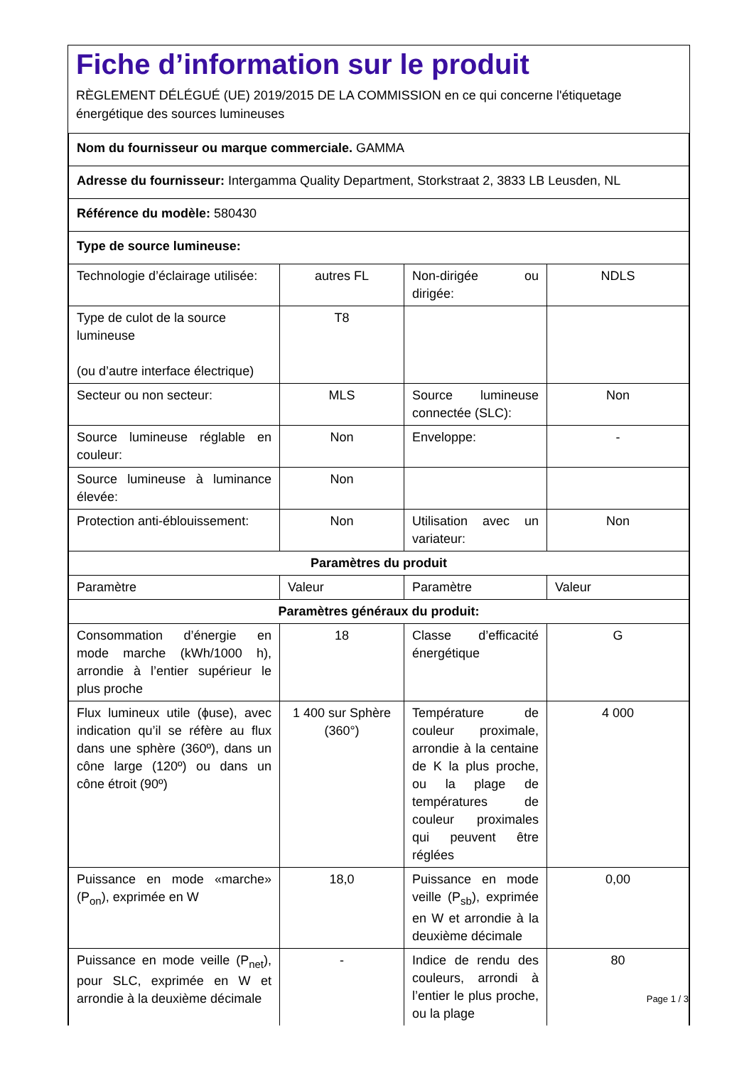Fiche d’information sur le produit
RÈGLEMENT DÉLÉGUÉ (UE) 2019/2015 DE LA COMMISSION en ce qui concerne l'étiquetage énergétique des sources lumineuses
| Nom du fournisseur ou marque commerciale. GAMMA | | | |
| Adresse du fournisseur: Intergamma Quality Department, Storkstraat 2, 3833 LB Leusden, NL | | | |
| Référence du modèle: 580430 | | | |
| Type de source lumineuse: | | | |
| Technologie d’éclairage utilisée: | autres FL | Non-dirigée ou dirigée: | NDLS |
| Type de culot de la source lumineuse (ou d’autre interface électrique) | T8 | | |
| Secteur ou non secteur: | MLS | Source lumineuse connectée (SLC): | Non |
| Source lumineuse réglable en couleur: | Non | Enveloppe: | - |
| Source lumineuse à luminance élevée: | Non | | |
| Protection anti-éblouissement: | Non | Utilisation avec un variateur: | Non |
| Paramètres du produit | | | |
| Paramètre | Valeur | Paramètre | Valeur |
| Paramètres généraux du produit: | | | |
| Consommation d’énergie en mode marche (kWh/1000 h), arrondie à l’entier supérieur le plus proche | 18 | Classe d’efficacité énergétique | G |
| Flux lumineux utile (ϕuse), avec indication qu’il se réfère au flux dans une sphère (360º), dans un cône large (120º) ou dans un cône étroit (90º) | 1 400 sur Sphère (360°) | Température de couleur proximale, arrondie à la centaine de K la plus proche, ou la plage de températures de couleur proximales qui peuvent être réglées | 4 000 |
| Puissance en mode «marche» (P<sub>on</sub>), exprimée en W | 18,0 | Puissance en mode veille (P<sub>sb</sub>), exprimée en W et arrondie à la deuxième décimale | 0,00 |
| Puissance en mode veille (P<sub>net</sub>), pour SLC, exprimée en W et arrondie à la deuxième décimale | - | Indice de rendu des couleurs, arrondi à l’entier le plus proche, ou la plage | 80 |
Page 1 / 3